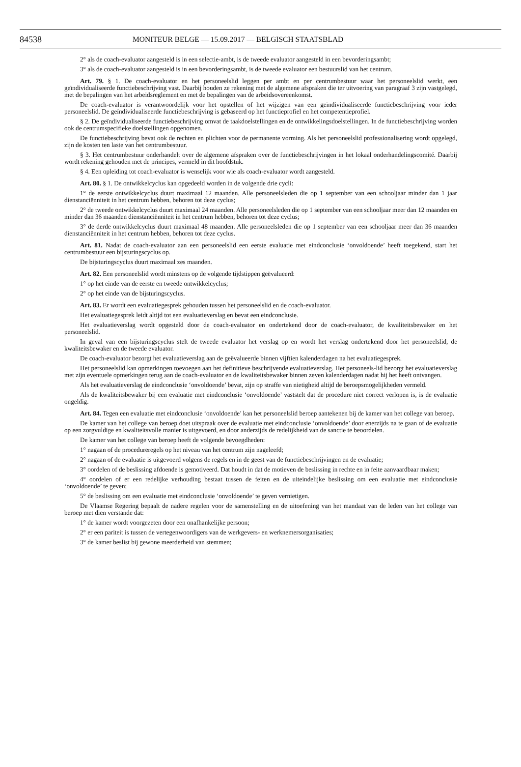84538 MONITEUR BELGE — 15.09.2017 — BELGISCH STAATSBLAD
2° als de coach-evaluator aangesteld is in een selectie-ambt, is de tweede evaluator aangesteld in een bevorderingsambt;
3° als de coach-evaluator aangesteld is in een bevorderingsambt, is de tweede evaluator een bestuurslid van het centrum.
Art. 79. § 1. De coach-evaluator en het personeelslid leggen per ambt en per centrumbestuur waar het personeelslid werkt, een geïndividualiseerde functiebeschrijving vast. Daarbij houden ze rekening met de algemene afspraken die ter uitvoering van paragraaf 3 zijn vastgelegd, met de bepalingen van het arbeidsreglement en met de bepalingen van de arbeidsovereenkomst.
De coach-evaluator is verantwoordelijk voor het opstellen of het wijzigen van een geïndividualiseerde functiebeschrijving voor ieder personeelslid. De geïndividualiseerde functiebeschrijving is gebaseerd op het functieprofiel en het competentieprofiel.
§ 2. De geïndividualiseerde functiebeschrijving omvat de taakdoelstellingen en de ontwikkelingsdoelstellingen. In de functiebeschrijving worden ook de centrumspecifieke doelstellingen opgenomen.
De functiebeschrijving bevat ook de rechten en plichten voor de permanente vorming. Als het personeelslid professionalisering wordt opgelegd, zijn de kosten ten laste van het centrumbestuur.
§ 3. Het centrumbestuur onderhandelt over de algemene afspraken over de functiebeschrijvingen in het lokaal onderhandelingscomité. Daarbij wordt rekening gehouden met de principes, vermeld in dit hoofdstuk.
§ 4. Een opleiding tot coach-evaluator is wenselijk voor wie als coach-evaluator wordt aangesteld.
Art. 80. § 1. De ontwikkelcyclus kan opgedeeld worden in de volgende drie cycli:
1° de eerste ontwikkelcyclus duurt maximaal 12 maanden. Alle personeelsleden die op 1 september van een schooljaar minder dan 1 jaar dienstanciënniteit in het centrum hebben, behoren tot deze cyclus;
2° de tweede ontwikkelcyclus duurt maximaal 24 maanden. Alle personeelsleden die op 1 september van een schooljaar meer dan 12 maanden en minder dan 36 maanden dienstanciënniteit in het centrum hebben, behoren tot deze cyclus;
3° de derde ontwikkelcyclus duurt maximaal 48 maanden. Alle personeelsleden die op 1 september van een schooljaar meer dan 36 maanden dienstanciënniteit in het centrum hebben, behoren tot deze cyclus.
Art. 81. Nadat de coach-evaluator aan een personeelslid een eerste evaluatie met eindconclusie ‘onvoldoende’ heeft toegekend, start het centrumbestuur een bijsturingscyclus op.
De bijsturingscyclus duurt maximaal zes maanden.
Art. 82. Een personeelslid wordt minstens op de volgende tijdstippen geëvalueerd:
1° op het einde van de eerste en tweede ontwikkelcyclus;
2° op het einde van de bijsturingscyclus.
Art. 83. Er wordt een evaluatiegesprek gehouden tussen het personeelslid en de coach-evaluator.
Het evaluatiegesprek leidt altijd tot een evaluatieverslag en bevat een eindconclusie.
Het evaluatieverslag wordt opgesteld door de coach-evaluator en ondertekend door de coach-evaluator, de kwaliteitsbewaker en het personeelslid.
In geval van een bijsturingscyclus stelt de tweede evaluator het verslag op en wordt het verslag ondertekend door het personeelslid, de kwaliteitsbewaker en de tweede evaluator.
De coach-evaluator bezorgt het evaluatieverslag aan de geëvalueerde binnen vijftien kalenderdagen na het evaluatiegesprek.
Het personeelslid kan opmerkingen toevoegen aan het definitieve beschrijvende evaluatieverslag. Het personeels-lid bezorgt het evaluatieverslag met zijn eventuele opmerkingen terug aan de coach-evaluator en de kwaliteitsbewaker binnen zeven kalenderdagen nadat hij het heeft ontvangen.
Als het evaluatieverslag de eindconclusie ‘onvoldoende’ bevat, zijn op straffe van nietigheid altijd de beroepsmogelijkheden vermeld.
Als de kwaliteitsbewaker bij een evaluatie met eindconclusie ‘onvoldoende’ vaststelt dat de procedure niet correct verlopen is, is de evaluatie ongeldig.
Art. 84. Tegen een evaluatie met eindconclusie ‘onvoldoende’ kan het personeelslid beroep aantekenen bij de kamer van het college van beroep.
De kamer van het college van beroep doet uitspraak over de evaluatie met eindconclusie ‘onvoldoende’ door enerzijds na te gaan of de evaluatie op een zorgvuldige en kwaliteitsvolle manier is uitgevoerd, en door anderzijds de redelijkheid van de sanctie te beoordelen.
De kamer van het college van beroep heeft de volgende bevoegdheden:
1° nagaan of de procedureregels op het niveau van het centrum zijn nageleefd;
2° nagaan of de evaluatie is uitgevoerd volgens de regels en in de geest van de functiebeschrijvingen en de evaluatie;
3° oordelen of de beslissing afdoende is gemotiveerd. Dat houdt in dat de motieven de beslissing in rechte en in feite aanvaardbaar maken;
4° oordelen of er een redelijke verhouding bestaat tussen de feiten en de uiteindelijke beslissing om een evaluatie met eindconclusie ‘onvoldoende’ te geven;
5° de beslissing om een evaluatie met eindconclusie ‘onvoldoende’ te geven vernietigen.
De Vlaamse Regering bepaalt de nadere regelen voor de samenstelling en de uitoefening van het mandaat van de leden van het college van beroep met dien verstande dat:
1° de kamer wordt voorgezeten door een onafhankelijke persoon;
2° er een pariteit is tussen de vertegenwoordigers van de werkgevers- en werknemersorganisaties;
3° de kamer beslist bij gewone meerderheid van stemmen;